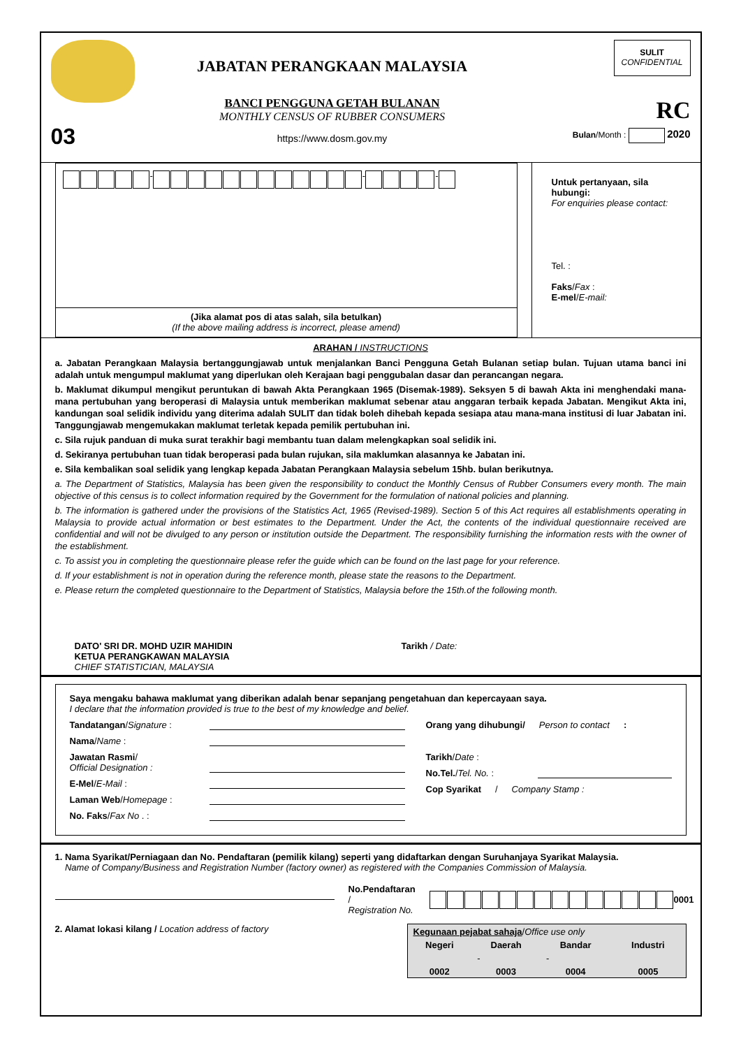03
JABATAN PERANGKAAN MALAYSIA
BANCI PENGGUNA GETAH BULANAN
MONTHLY CENSUS OF RUBBER CONSUMERS
https://www.dosm.gov.my
SULIT
CONFIDENTIAL
RC
Bulan/Month : 2020
- - -
(Jika alamat pos di atas salah, sila betulkan)
(If the above mailing address is incorrect, please amend)
Untuk pertanyaan, sila hubungi:
For enquiries please contact:
Tel. :
Faks/Fax :
E-mel/E-mail:
ARAHAN / INSTRUCTIONS
a. Jabatan Perangkaan Malaysia bertanggungjawab untuk menjalankan Banci Pengguna Getah Bulanan setiap bulan. Tujuan utama banci ini adalah untuk mengumpul maklumat yang diperlukan oleh Kerajaan bagi penggubalan dasar dan perancangan negara.
b. Maklumat dikumpul mengikut peruntukan di bawah Akta Perangkaan 1965 (Disemak-1989). Seksyen 5 di bawah Akta ini menghendaki mana-mana pertubuhan yang beroperasi di Malaysia untuk memberikan maklumat sebenar atau anggaran terbaik kepada Jabatan. Mengikut Akta ini, kandungan soal selidik individu yang diterima adalah SULIT dan tidak boleh dihebah kepada sesiapa atau mana-mana institusi di luar Jabatan ini. Tanggungjawab mengemukakan maklumat terletak kepada pemilik pertubuhan ini.
c. Sila rujuk panduan di muka surat terakhir bagi membantu tuan dalam melengkapkan soal selidik ini.
d. Sekiranya pertubuhan tuan tidak beroperasi pada bulan rujukan, sila maklumkan alasannya ke Jabatan ini.
e. Sila kembalikan soal selidik yang lengkap kepada Jabatan Perangkaan Malaysia sebelum 15hb. bulan berikutnya.
a. The Department of Statistics, Malaysia has been given the responsibility to conduct the Monthly Census of Rubber Consumers every month. The main objective of this census is to collect information required by the Government for the formulation of national policies and planning.
b. The information is gathered under the provisions of the Statistics Act, 1965 (Revised-1989). Section 5 of this Act requires all establishments operating in Malaysia to provide actual information or best estimates to the Department. Under the Act, the contents of the individual questionnaire received are confidential and will not be divulged to any person or institution outside the Department. The responsibility furnishing the information rests with the owner of the establishment.
c. To assist you in completing the questionnaire please refer the guide which can be found on the last page for your reference.
d. If your establishment is not in operation during the reference month, please state the reasons to the Department.
e. Please return the completed questionnaire to the Department of Statistics, Malaysia before the 15th.of the following month.
DATO' SRI DR. MOHD UZIR MAHIDIN
KETUA PERANGKAWAN MALAYSIA
CHIEF STATISTICIAN, MALAYSIA
Tarikh / Date:
Saya mengaku bahawa maklumat yang diberikan adalah benar sepanjang pengetahuan dan kepercayaan saya.
I declare that the information provided is true to the best of my knowledge and belief.
Tandatangan/Signature :
Nama/Name :
Jawatan Rasmi/
Official Designation :
E-Mel/E-Mail :
Laman Web/Homepage :
No. Faks/Fax No . :
Orang yang dihubungi/ Person to contact :
Tarikh/Date :
No.Tel./Tel. No. :
Cop Syarikat / Company Stamp :
1. Nama Syarikat/Perniagaan dan No. Pendaftaran (pemilik kilang) seperti yang didaftarkan dengan Suruhanjaya Syarikat Malaysia.
Name of Company/Business and Registration Number (factory owner) as registered with the Companies Commission of Malaysia.
No.Pendaftaran /
Registration No. 0001
2. Alamat lokasi kilang / Location address of factory
| Kegunaan pejabat sahaja / Office use only | | | |
| Negeri | Daerah | Bandar | Industri |
| | - | - | |
| 0002 | 0003 | 0004 | 0005 |